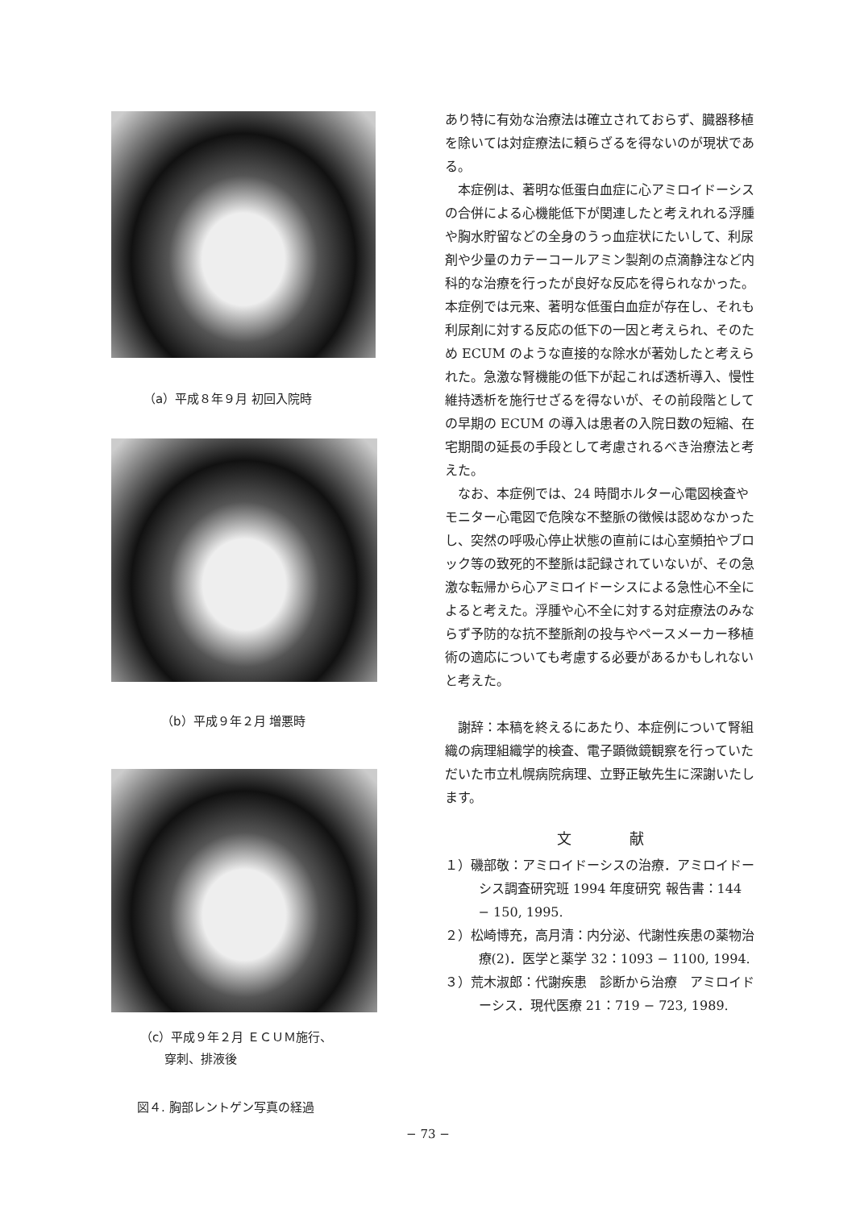（a）平成８年９月 初回入院時
（b）平成９年２月 増悪時
（c）平成９年２月 ＥＣＵＭ施行、
  穿刺、排液後
図４. 胸部レントゲン写真の経過
あり特に有効な治療法は確立されておらず、臓器移植を除いては対症療法に頼らざるを得ないのが現状である。
本症例は、著明な低蛋白血症に心アミロイドーシスの合併による心機能低下が関連したと考えれれる浮腫や胸水貯留などの全身のうっ血症状にたいして、利尿剤や少量のカテーコールアミン製剤の点滴静注など内科的な治療を行ったが良好な反応を得られなかった。本症例では元来、著明な低蛋白血症が存在し、それも利尿剤に対する反応の低下の一因と考えられ、そのため ECUM のような直接的な除水が著効したと考えられた。急激な腎機能の低下が起これば透析導入、慢性維持透析を施行せざるを得ないが、その前段階としての早期の ECUM の導入は患者の入院日数の短縮、在宅期間の延長の手段として考慮されるべき治療法と考えた。
なお、本症例では、24 時間ホルター心電図検査やモニター心電図で危険な不整脈の徴候は認めなかったし、突然の呼吸心停止状態の直前には心室頻拍やブロック等の致死的不整脈は記録されていないが、その急激な転帰から心アミロイドーシスによる急性心不全によると考えた。浮腫や心不全に対する対症療法のみならず予防的な抗不整脈剤の投与やペースメーカー移植術の適応についても考慮する必要があるかもしれないと考えた。
謝辞：本稿を終えるにあたり、本症例について腎組織の病理組織学的検査、電子顕微鏡観察を行っていただいた市立札幌病院病理、立野正敏先生に深謝いたします。
文    献
１）磯部敬：アミロイドーシスの治療．アミロイドーシス調査研究班 1994 年度研究 報告書：144 − 150, 1995.
２）松崎博充，高月清：内分泌、代謝性疾患の薬物治療(2)．医学と薬学 32：1093 − 1100, 1994.
３）荒木淑郎：代謝疾患　診断から治療　アミロイドーシス．現代医療 21：719 − 723, 1989.
− 73 −